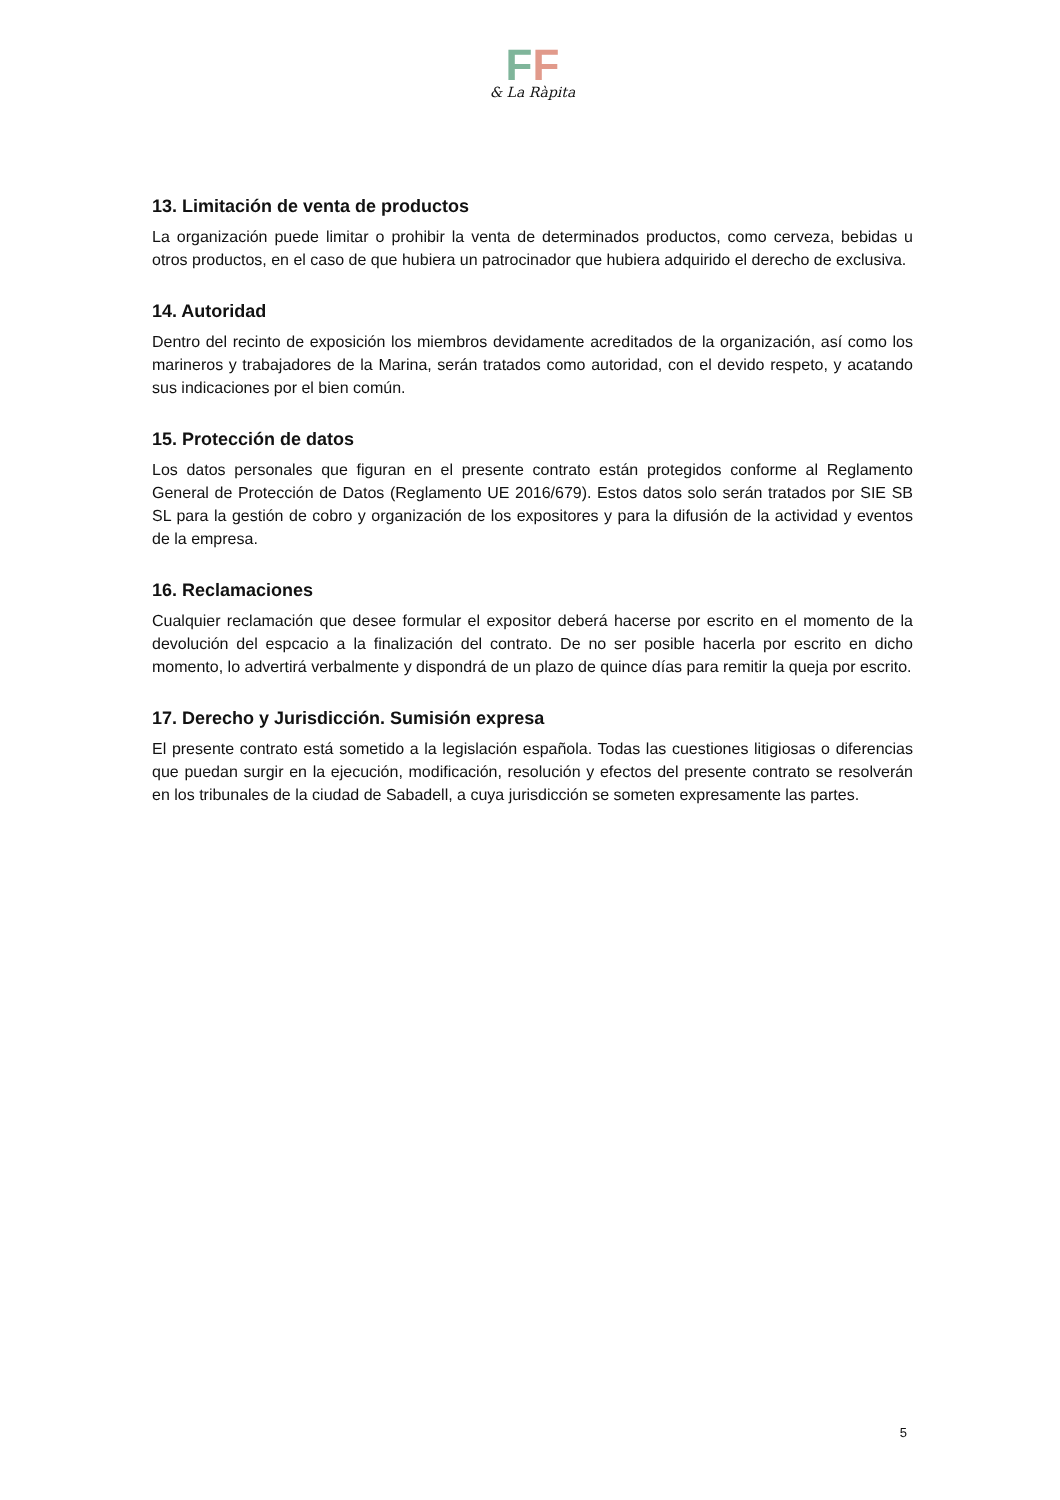FF
& La Ràpita
13. Limitación de venta de productos
La organización puede limitar o prohibir la venta de determinados productos, como cerveza, bebidas u otros productos, en el caso de que hubiera un patrocinador que hubiera adquirido el derecho de exclusiva.
14. Autoridad
Dentro del recinto de exposición los miembros devidamente acreditados de la organización, así como los marineros y trabajadores de la Marina, serán tratados como autoridad, con el devido respeto, y acatando sus indicaciones por el bien común.
15. Protección de datos
Los datos personales que figuran en el presente contrato están protegidos conforme al Reglamento General de Protección de Datos (Reglamento UE 2016/679). Estos datos solo serán tratados por SIE SB SL para la gestión de cobro y organización de los expositores y para la difusión de la actividad y eventos de la empresa.
16. Reclamaciones
Cualquier reclamación que desee formular el expositor deberá hacerse por escrito en el momento de la devolución del espcacio a la finalización del contrato. De no ser posible hacerla por escrito en dicho momento, lo advertirá verbalmente y dispondrá de un plazo de quince días para remitir la queja por escrito.
17. Derecho y Jurisdicción. Sumisión expresa
El presente contrato está sometido a la legislación española. Todas las cuestiones litigiosas o diferencias que puedan surgir en la ejecución, modificación, resolución y efectos del presente contrato se resolverán en los tribunales de la ciudad de Sabadell, a cuya jurisdicción se someten expresamente las partes.
5